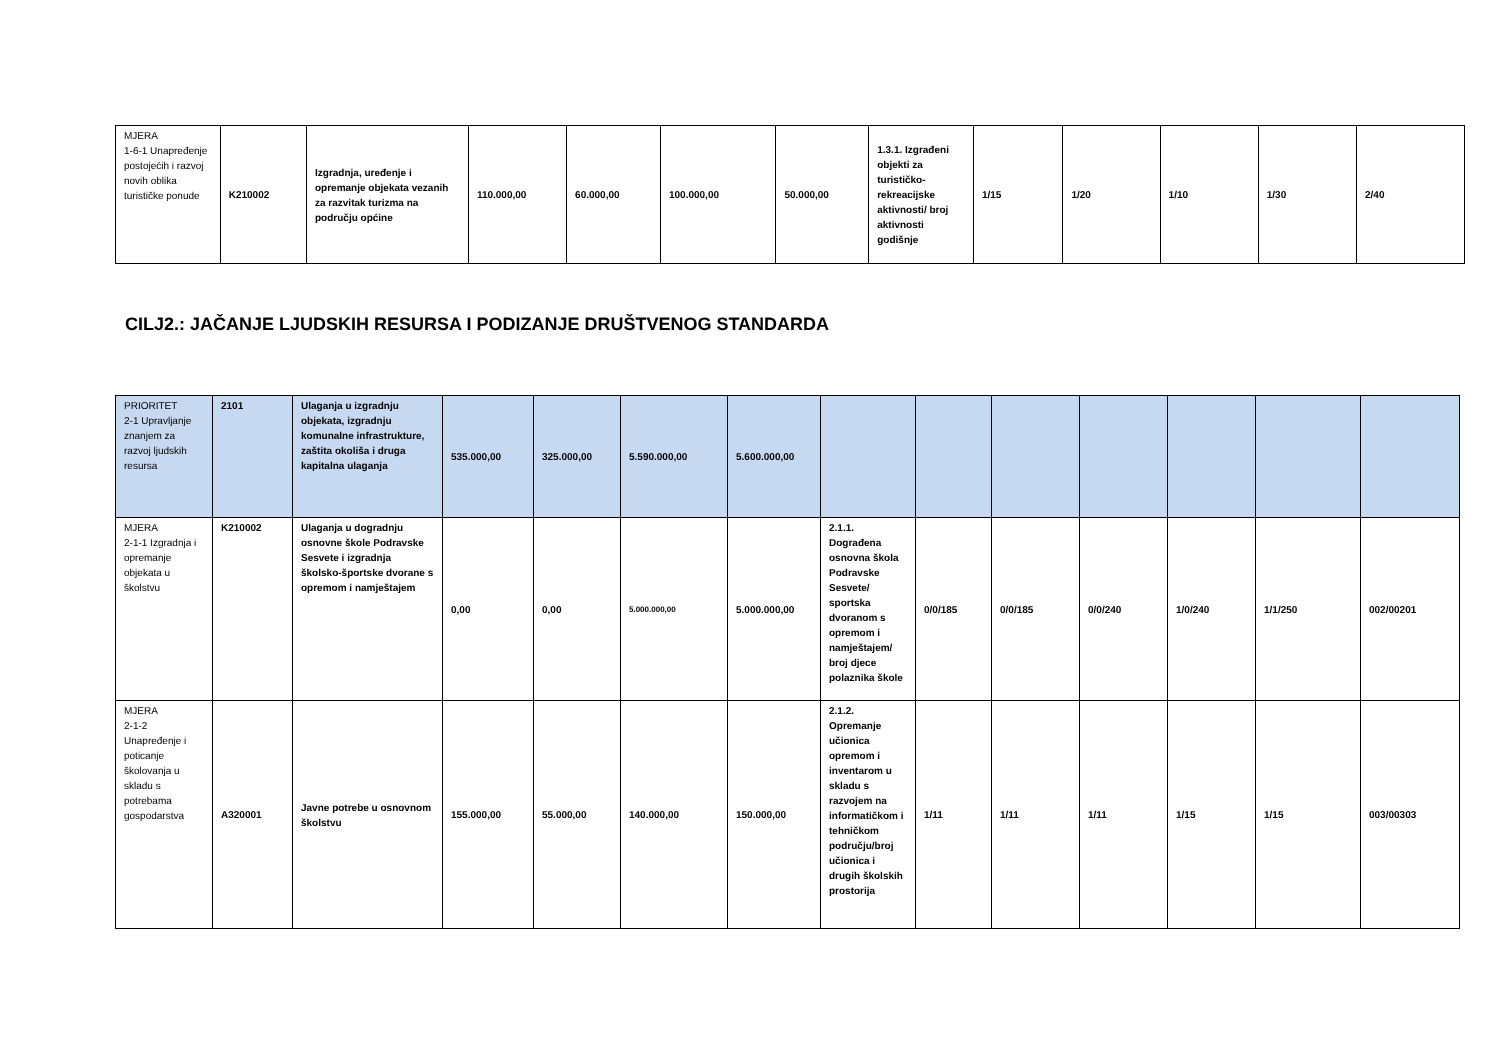| MJERA 1-6-1 Unapređenje postojećih i razvoj novih oblika turističke ponude | K210002 | Izgradnja, uređenje i opremanje objekata vezanih za razvitak turizma na području općine | 110.000,00 | 60.000,00 | 100.000,00 | 50.000,00 | 1.3.1. Izgrađeni objekti za turističko-rekreacijske aktivnosti/ broj aktivnosti godišnje | 1/15 | 1/20 | 1/10 | 1/30 | 2/40 |
CILJ2.: JAČANJE LJUDSKIH RESURSA I PODIZANJE DRUŠTVENOG STANDARDA
| PRIORITET 2-1 Upravljanje znanjem za razvoj ljudskih resursa | 2101 | Ulaganja u izgradnju objekata, izgradnju komunalne infrastrukture, zaštita okoliša i druga kapitalna ulaganja | 535.000,00 | 325.000,00 | 5.590.000,00 | 5.600.000,00 | | | | | | | |
| MJERA 2-1-1 Izgradnja i opremanje objekata u školstvu | K210002 | Ulaganja u dogradnju osnovne škole Podravske Sesvete i izgradnja školsko-športske dvorane s opremom i namještajem | 0,00 | 0,00 | 5.000.000,00 | 5.000.000,00 | 2.1.1. Dograđena osnovna škola Podravske Sesvete/ sportska dvoranom s opremom i namještajem/ broj djece polaznika škole | 0/0/185 | 0/0/185 | 0/0/240 | 1/0/240 | 1/1/250 | 002/00201 |
| MJERA 2-1-2 Unapređenje i poticanje školovanja u skladu s potrebama gospodarstva | A320001 | Javne potrebe u osnovnom školstvu | 155.000,00 | 55.000,00 | 140.000,00 | 150.000,00 | 2.1.2. Opremanje učionica opremom i inventarom u skladu s razvojem na informatičkom i tehničkom području/broj učionica i drugih školskih prostorija | 1/11 | 1/11 | 1/11 | 1/15 | 1/15 | 003/00303 |